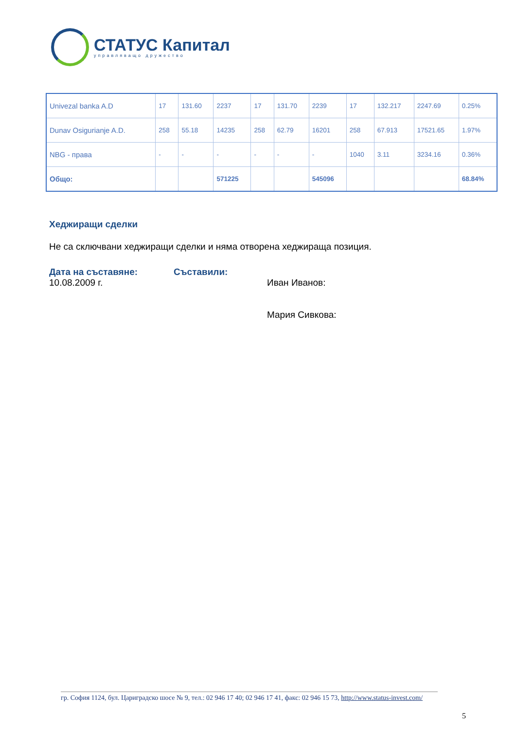СТАТУС Капитал
управляващо дружество
| Univezal banka A.D | 17 | 131.60 | 2237 | 17 | 131.70 | 2239 | 17 | 132.217 | 2247.69 | 0.25% |
| Dunav Osigurianje A.D. | 258 | 55.18 | 14235 | 258 | 62.79 | 16201 | 258 | 67.913 | 17521.65 | 1.97% |
| NBG - права | - | - | - | - | - | - | 1040 | 3.11 | 3234.16 | 0.36% |
| Общо: | | | 571225 | | | 545096 | | | | 68.84% |
Хеджиращи сделки
Не са сключвани хеджиращи сделки и няма отворена хеджираща позиция.
Дата на съставяне:
10.08.2009 г.
Съставили:
Иван Иванов:
Мария Сивкова:
гр. София 1124, бул. Цариградско шосе № 9, тел.: 02 946 17 40; 02 946 17 41, факс: 02 946 15 73, http://www.status-invest.com/
5